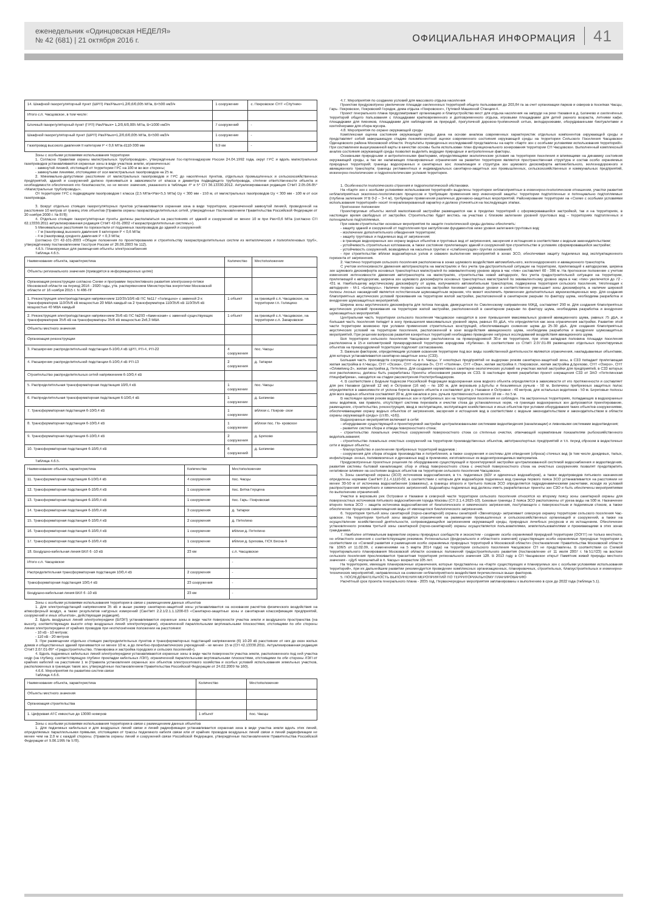еженедельник «Одинцовская НЕДЕЛЯ»
№ 42 (681) | 21 октября 2016 г.
ОФИЦИАЛЬНАЯ ИНФОРМАЦИЯ 41
| 14. Шкафной газорегуляторный пункт (ШРП) Рвх/Рвых=1,2/0,6/0,005 МПа, В<500 нм3/ч | 1 сооружение | с. Покровское СНТ «Спутник» |
| Итого с.п. Часцовское, в том числе: | | |
| Блочный газорегуляторный пункт (ГРП) Рвх/Рвых= 1,2/0,6/0,005 МПа, В<1000 нм3/ч | 7 сооружений | - |
| Шкафной газорегуляторный пункт (ШРП) Рвх/Рвых=1,2/0,6/0,005 МПа, В<500 нм3/ч | 1 сооружение | - |
| Газопровод высокого давления II категории Р < 0,6 МПа d110-300 мм | 9,9 км | - |
Зоны с особыми условиями использования территории
1. Согласно Правилам охраны магистральных трубопроводов», утверждённым Гос-гортехнадзором России 24.04.1992 года, округ ГРС и вдоль магистральных газопроводов устанавливаются охранные зоны в виде участков земли, ограниченных:
- замкнутой линией, отстоящей от территории ГРС на 100 м во все стороны;
- замкнутыми линиями, отстоящими от оси магистральных газопроводов на 25 м.
2. Минимально-допустимое расстояние от магистральных газопроводов и ГРС до населённых пунктов, отдельных промышленных и сельскохозяйственных предприятий, зданий и сооружений должно приниматься в зависимости от класса и диаметра подводящего трубопровода, степени ответственности объекта и необходимости обеспечения его безопасности, но не менее значения, указанного в таблицах 4* и 5* СП 36.13330.2012. Актуализированная редакция СНиП 2.05.06-85* «Магистральные трубопроводы».
От территории ГРС с подводящим газопроводом I класса (2,5 МПа<Рвх<5,5 МПа) Dy < 300 мм - 150 м, от магистральных газопроводов Dy < 300 мм - 100 м от оси газопровода.
3. Вокруг отдельно стоящих газорегуляторных пунктов устанавливается охранная зона в виде территории, ограниченной замкнутой линией, проведенной на расстоянии 10 метров от границ этих объектов (Правила охраны газораспределительных сетей, утверждённые Постановлением Правительства Российской Федерации от 20 ноября 2000 г. № 878);
4. Отдельно стоящие газорегуляторные пункты должны располагаться на расстояниях от зданий и сооружений не менее 10 м при Рвх<0,6 МПа (согласно СП 62.13330.2011 актуализированная редакция СНиП 42-01-2002 «Газораспределительные системы»).
5 Минимальные расстояния по горизонтали от подземных газопроводов до зданий и сооружений:
- 7 м (газопровод высокого давления II категории Р < 0,6 МПа;
- 4 м (газопровод среднего давления Р < 0,3 МПа;
(согласно СП 42-101-2003 «Общие положения по проектированию и строительству газораспределительных систем из металлических и полиэтиленовых труб», утверждённому постановлением Госстроя России от 26.06.2003 № 112).
4.6.5. Планируемые для размещения объекты электроснабжения
Таблица 4.6.5.
| Наименование объекта, характеристика | Количество | Местоположение |
| --- | --- | --- |
| Объекты регионального значения (приводятся в информационных целях) | | |
| Организация реконструкции согласно Схеме и программе перспективного развития электроэнер-гетики Московской области на период 2016 - 2020 годы, утв. распоряжением Министерства энергетики Московской области от 16 ноября 2015 г. N 486-ПГ | | |
| 1. Реконструкция электроподстанции напряжением 110/35/10/6 кВ ПС №117 «Голицыно» с заменой 2-х трансформаторов 110/35/6 кВ мощностью 20 МВА каждый на 2 трансформатора 110/35/6 кВ 110/35/6 кВ мощностью 40 МВА каждый | 1 объект | за границей с.п. Часцовское, на территории г.п. Голицино |
| 2. Реконструкция электроподстанции напряжением 35/6 кВ ПС №293 «Каменская» с заменой существующих трансформаторов 35/6 кВ на трансформаторы 35/6 кВ мощностью 2х6,3 МВА | 1 объект | за границей с.п. Часцовское, на территории с.п. Захаровское |
| Объекты местного значения | | |
| Организация реконструкции | | |
| 3. Расширение распределительной подстанции 6-10/0,4 кВ ЦРП, РП-4, РП-22 | 4 сооружения | пос. Часцы |
| 4. Расширение распределительной подстанции 6-10/0,4 кВ РП-13 | 2 сооружения | д. Татарки |
| Строительство распределительных сетей напряжением 6-10/0,4 кВ | | |
| 5. Распределительная трансформаторная подстанция 10/0,4 кВ | 1 сооружение | пос. Часцы |
| 6. Распределительная трансформаторная подстанция 6-10/0,4 кВ | 1 сооружение | д. Богачево |
| 7. Трансформаторная подстанция 6-10/0,4 кВ | 1 сооружение | вблизи с. Покров- ское |
| 8. Трансформаторная подстанция 6-10/0,4 кВ | 1 сооружение | вблизи пос. По- кровское |
| 9. Трансформаторная подстанция 6-10/0,4 кВ | 2 сооружения | д. Брехово |
| 10. Трансформаторная подстанция 6-10/0,4 кВ | 6 сооружений | д. Богачево |
Таблица 4.6.5.
| Наименование объекта, характеристика | Количество | Местоположение |
| --- | --- | --- |
| 11. Трансформаторная подстанция 6-10/0,4 кВ | 4 сооружения | пос. Часцы |
| 12. Трансформаторная подстанция 6-10/0,4 кВ | 1 сооружение | пос. Ветка Герцена |
| 13. Трансформаторная подстанция 6-10/0,4 кВ | 1 сооружение | пос. Гарь- Покровская |
| 14. Трансформаторная подстанция 6-10/0,4 кВ | 3 сооружения | д. Татарки |
| 15. Трансформаторная подстанция 6-10/0,4 кВ | 2 сооружения | д. Петелино |
| 16. Трансформаторная подстанция 6-10/0,4 кВ | 1 сооружение | вблизи д. Петелино |
| 17. Трансформаторная подстанция 6-10/0,4 кВ | 1 сооружение | вблизи д. Брехова, ПСК Весна-9 |
| 18. Воздушно-кабельная линия ВКЛ 6 -10 кВ | 23 км | с.п. Часцовское |
| Итого с.п. Часцовское | | - |
| Распределительная трансформаторная подстанция 10/0,4 кВ | 2 сооружения | - |
| Трансформаторная подстанция 10/0,4 кВ | 23 сооружения | - |
| Воздушно-кабельная линия ВКЛ 6 -10 кВ | 23 км | - |
Зоны с особыми условиями использования территории в связи с размещением данных объектов
1. Для электроподстанций напряжением 35 кВ и выше размер санитарно-защитной зоны устанавливается на основании расчётов физического воздействия на атмосферный воздух, а также результатов натурных измерений (СанПиН 2.2.1/2.1.1.1200-03 «Санитарно-защитные зоны и санитарная классификация предприятий, сооружений и иных объектов», действующая редакция).
2. Вдоль воздушных линий электропередачи (ВЛЭП) устанавливаются охранные зоны в виде части поверхности участка земли и воздушного пространства (на высоту, соответствующую высоте опор воздушных линий электропередачи), ограниченной параллельными вертикальными плоскостями, отстоящими по обе стороны линии электропередачи от крайних проводов при неотклонённом положении на расстоянии:
- 10 кВ - 10 метров;
- 110 кВ - 20 метров
3. При размещении отдельно стоящих распределительных пунктов и трансформаторных подстанций напряжением (6) 10-20 кВ расстояние от них до окон жилых домов и общественных зданий принимается не менее 10 м, а до лечебно-профилактических учреждений - не менее 15 м (СП 42.13330.2011. Актуализированная редакция СНиП 2.07.01-89* «Градостроительство. Планировка и застройка городских и сельских поселений»).
4. Вдоль подземных кабельных линий электропередачи устанавливаются охранные зоны в виде части поверхности участка земли, расположенного под ней участка недр (на глубину, соответствующую глубине прокладки кабельных ЛЭП), ограниченной параллельными вертикальными плоскостями, отстоящими по обе стороны ЛЭП от крайних кабелей на расстоянии 1 м (Правила установления охранных зон объектов электросетевого хозяйства и особых условий использования земельных участков, расположенных в границах таких зон, утверждённые постановлением Правительства Российской Федерации от 24.02.2009 № 160).
4.6.6. Мероприятия по развитию систем связи
Таблица 4.6.6.
| Наименование объекта, характеристика | Количество | Местоположение |
| --- | --- | --- |
| Объекты местного значения | | |
| Организация строительства | | |
| 1. Цифровая АТС емкостью до 13000 номеров | 1 объект | пос. Часцы |
Зоны с особыми условиями использования территории в связи с размещением данных объектов
1. Для подземных кабельных и для воздушных линий связи и линий радиофикации устанавливается охранная зона в виде участка земли вдоль этих линий, определяемых параллельными прямыми, отстоящими от трассы подземного кабеля связи или от крайних проводов воздушных линий связи и линий радиофикации не менее чем на 2,0 м с каждой стороны. (Правила охраны линий и сооружений связи Российской Федерации, утверждённые постановлением Правительства Российской Федерации от 9.06.1995 № 578).
4.7. Мероприятия по созданию условий для массового отдыха населения
Проектом предусмотрено увеличение площади озелененных территорий общего пользования до 203,84 га за счет организации парков и скверов в поселках Часцы, Гарь- Покровское, Покровский Городок, дома отдыха «Покровское», Путевой Машинной Станции-4.
Проект генерального плана предусматривает организацию и благоустройство мест для отдыха населения на запруде на реке Нахавня в д. Богачево и озеленённых территорий общего пользования с площадками кратковременного и долговременного отдыха, игровыми площадками для детей разного возраста, летними кафе, площадками для пикников, площадками для наблюдения за природой, прогулочной дорожно-тропиночной сетью, велодорожками, оборудованными биотуалетами и контейнерами для сбора мусора.
4.8. Мероприятия по охране окружающей среды
Комплексная оценка состояния окружающей среды дана на основе анализа современных характеристик отдельных компонентов окружающей среды и представляет собой завершающую стадию покомпонентной оценки современного состояния окружающей среды на территории Сельского Поселения Часцовское Одинцовского района Московской области. Результаты проведенных исследований представлены на карте «Карте зон с особыми условиями использования территорий». При составлении вышеуказанной карты в качестве основы была использован план функционального зонирования территории СП Часцовское. Выполненный комплексный анализ состояния окружающей среды позволил выделить ведущие природные и антропогенные факторы.
Основными природными и антропогенными факторами, определяющими экологические условия на территории поселения и влияющими на динамику состояния окружающей среды, а так же налагающих планировочные ограничения на развитие территории являются пространственная структура и состав особо охраняемых природных территорий; границы водоохранных и санитарных зон; локализация и структура зон шумового дискомфорта автомобильного, железнодорожного и авиационного транспорта; границы регламентных и индивидуальных санитарно-защитных зон промышленных, сельскохозяйственных и коммунальных предприятий, инженерно-геологические и гидрогеологические условия территории.
1. Особенности геологического строения и гидрогеологической обстановки.
На «Карте зон с особыми условиями использования территорий» выделены территории неблагоприятные в инженерно-геологическом отношении, участки развития неблагоприятных экзогенно-геологических процессов и требующие применения мер инженерной защиты: территории подтопленные и потенциально подтопляемые (глубина залегания УГВ 0-2 – 3-4 м), требующие применения различных дренажно-защитных мероприятий. Районирование территории на «Схеме с особыми условиями использования территорий» носит генерализированный характер и должно уточняться на последующих этапах.
Прогнозное положение
Проектируемые объекты жилой малоэтажной застройки размещаются как в пределах территорий с сформировавшейся застройкой, так и на территориях, в настоящее время свободных от застройки. Строительство будет вестись на участках с близким залегание уровней грунтовых вод – территориях подтопленных и потенциально подтопляемых.
При новом строительстве основные мероприятия по защите геологической среды должны обеспечить:
- защиту зданий и сооружений от подтопления при заглублении фундаментов ниже уровня залегания грунтовых вод;
- исключение дополнительного обводнения территории;
- защиту грунтовых и подземных вод от загрязнения;
- в границах водоохранных зон охрану водных объектов и грунтовых вод от загрязнения, засорения и истощения в соответствии с водным законодательством;
- устойчивость строительных котлованов, а также состояние прилегающих зданий и сооружений при строительстве в условиях сформировавшейся застройки;
- устойчивость сооружений, возводимых на насыпных грунтах и «слабонесущих» грунтах оснований;
- при строительстве вблизи водозаборных узлов и скважин выполнение мероприятий в зонах ЗСО, обеспечивая защиту подземных вод эксплуатационного горизонта от загрязнения.
2. Частично территория сельского поселения расположена в зонах шумового воздействия автомобильного, железнодорожного и авиационного транспорта.
С учетом интенсивности движения автотранспорта на магистралях и без учета гра-достроительной ситуации на территории, прилегающей к автодорогам, ширина зон шумового дискомфорта основных транспортных магистралей по эквивалентному уровню звука в час «пик» составляет 60 - 386 м. На прогнозное положение с учетом изменения интенсивности движения автотранспорта на магистралях, строительства новой автодороги, без учета градостроительной ситуации на территории, прилегающей к автодорогам, ширина зон шумового дискомфорта основных транспортных магистралей по эквивалентному уровню звука в час «пик» увеличится до 72 - 431 м. Наибольшему акустическому дискомфорту от шума, излучаемого автомобильным транспортом, подвержена территория сельского поселения, тяготеющая к автодороге - М-1 «Беларусь». Наличие первого эшелона застройки понижает шумовые уровни и соответственно уменьшает зоны дискомфорта, а наличие широкой полосы лесных насаждений является естественным шумозащитным экраном, что может исключить применение дополнительных звукоизоляционных мер. Для создания благоприятных акустических условий проживания на территории жилой застройки, расположенной в санитарном разрыве по фактору шума, необходима разработка и внедрение шумозащитных мероприятий.
Ширина зоны акустического дискомфорта для потока поездов, движущегося по Смоленскому направлению МЖД, составляет 290 м. Для создания благоприятных акустических условий проживания на территории жилой застройки, расположенной в санитарном разрыве по фактору шума, необходима разработка и внедрение шумозащитных мероприятий.
Центральная часть территории сельского поселения Часцовское находится в зоне превышения максимальных уровней авиационного шума, равных 75 дБА, и большая часть поселения попадет в зону превышения максимальных уровней звука, равных 65 дБА, что определяется как зона ограничения застройки. Развитие этой части территории возможно при условии применения строительных конструкций, обеспечивающих снижение шума до 25-30 дБА. Для создания благоприятных акустических условий на территории поселения, расположенной в зоне воздействия авиационного шума, необходима разработка и внедрение шумозащитных мероприятий. При решении вопросов развития конкретных территорий необходимо проведение натурных исследований воздействия авиационного шума.
Вся территории сельского поселения Часцовское расположена на приаэродромной 30-и км территории, при этом западная половина площади поселения расположена в 15-и километровой приаэродромной территории аэродрома «Кубинка». В соответствии со СНиП 2.07.01-89 размещение отдельных проектируемых объектов на приаэродромной территории подлежит согласованию.
3. Важным фактором, определяющим условия освоения территории под все виды хозяйственной деятельности являются ограничения, накладываемые объектами, для которых устанавливаются санитарно-защитные зоны (СЗЗ).
Большая часть производств сосредоточены в п. Часцы. У некоторых предприятий не выдержан режим санитарно-защитной зоны, в СЗЗ попадает прилегающая жилая застройка в п.Часцы, СНТ «Осока», СНТ «Березка-3», СНТ «Поляна», СНТ «Ока», жилая застройка п. Покровское, жилая застройка д.Брехово, СНТ «Озеро», СНТ «Олимпиец-2», жилая застройка д. Петелино. Для создания нормативных санитарно-экологических условий на участках жилой застройки для предприятий, в СЗЗ которых они расположены, должны быть разработаны Проекты обоснования размера их СЗЗ. В настоящее время разработан проект сокращения СЗЗ от ЗАО «Петелинская птицефабрика», находится на стадии рассмотрения Роспотребнадзором.
4. В соответствии с Водным Кодексом Российской Федерации водоохранная зона водного объекта определяется в зависимости от его протяженности и составляет для рек Нахавни (длиной 12 км) и Островни (16 км) – по 100 м, для верховьев р.Бутьбы и безымянных ручьев - 50 м. Величины прибрежных защитных полос определяются в зависимости от уклона берега водного объекта и составляют для р. Нахавни и Островни - 40 метров, для остальных водотоков - 50 м. Береговые полосы для всех водных объектов составляют 20 м, для каналов и рек- ручьев протяженностью менее 10 км – по 5 м.
В настоящее время режим водоохранных зон и прибрежных зон на территории поселения не соблюден. На застроенных территориях, попадающих в водоохранные зоны водоёмов, как правило, отсутствует система перехвата и очистки стока до установленных норм, «в границах водоохранных зон допускаются проектирование, размещение, строительство, реконструкция, ввод в эксплуатацию, эксплуатация хозяйственных и иных объектов при условии оборудования таких объектов сооружениями, обеспечивающими охрану водных объектов от загрязнения, засорения и истощения вод в соответствии с водным законодательством и законодательством в области охраны окружающей среды» (ст.65, ч16)).
Водоохранные мероприятия включают в себя:
- оборудование существующей и проектируемой застройки централизованными системами водоотведения (канализации) и ливневыми системами водоотведения;
- развитие систем сбора и отвода поверхностного стока;
- строительство локальных очистных сооружений поверхностного стока со степенью очистки, отвечающей нормативным показателям рыбохозяйственного водопользования;
- строительство локальных очистных сооружений на территории производственных объектов, автотранспортных предприятий и т.п. перед сбросом в водосточные сети и водные объекты;
- благоустройство и озеленение прибрежных территорий водоемов ;
- сооружения для сбора отходов производства и потребления, а также сооружения и системы для отведения (сброса) сточных вод (в том числе дождевых, талых, инфильтраци- онных, поливомоечных и дренажных вод) в приемники, изготовленные из водонепроницаемых материалов.
Предусмотренные проектные решения по оборудованию существующей и проектируемой застройки централизованной системой водоснабжения и водоотведения, развития системы бытовой канализации; сбор и отвод поверхностного стока с очисткой поверхностного стока на очистных сооружениях позволят предотвратить негативное влияние на состояние водных объектов на территории сельского поселения Часцовское.
5. Зоны санитарной охраны (ЗСО) источников водоснабжения, в т.ч. подземных (ВЗУ и одиночных водозаборов), а также водопроводов питьевого назначения определены нормами СанПиН 2.1.4.1110-02, в соответствии с которым для водозаборов подземных вод граница первого пояса ЗСО устанавливается на расстоянии не менее 30-50 м от источника водоснабжения (скважины), а границы второго и третьего поясов ЗСО определяется гидродинамическими расчетами, исходя из условий распространения микробного и химического загрязнений. Водозаборы подземных вод должны иметь разработанные проекты зон СЗО и быть обеспечены мероприятиями по выполнению ограничений.
Участки в верховьях рек Островни и Нахавни в северной части территории сельского поселения относятся ко второму поясу зоны санитарной охраны для поверхностных источников питьевого водоснабжения города Москвы (СП 2.1.4.2625-10). Боковые границы 2 пояса ЗСО расположены от уреза воды на 500 м. Назначение второго пояса ЗСО – защита источника водоснабжения от биологического и химического загрязнения, поступающего с поверхностным и подземным стоком, а также обеспечение процессов самоочищения воды от имеющегося биологического загрязнения.
6. Территория третьей зоны санитарной (горно-санитарной) охраны санаторий «Звенигород» затрагивает северную окраину территории сельского поселения Час- цовское. На территории третьей зоны вводятся ограничения на размещение промышленных и сельскохозяйственных организаций и сооружений, а также на осуществление хозяйственной деятельности, сопровождающейся загрязнением окружающей среды, природных лечебных ресурсов и их истощением. Обеспечение установленного режима третьей зоны санитарной (горно-санитарной) охраны осуществляется пользователями, землепользователями и проживающими в этих зонах гражданами.
7. Наиболее оптимальным вариантом охраны природных сообществ и экосистем - создание особо охраняемой природной территории (ООПТ) не только местного, но областного значения с соответствующим режимом. Региональных (федерального и областного значения) существующие особо охраняемые природные территории в соответствии со «Схемой развития и размещения особо охраняемых природных территорий в Московской области» (постановление Правительства Московской области № 106/5 от 11.02.09, с изменениями на 5 марта 2014 года) на территории сельского поселения Часцовское СП не представлены. В соответствии со Схемой территориального планирования Московской области основных положений градостроительного развития (постановление от 11 июля 2007 г. №517/23) на востоке сельского поселения прослеживается транзитная территория регионального значения 128. В 2013 году в СП Часцовское открыт Памятник живой природы местного значения - «Дуб черешчатый в п. Часцы» возрастом 105 лет.
На территориях, имеющих планировочные ограничения, которые представлены на «Карте существующих и планируемых зон с особыми условиями использования территорий», при их дальнейшем развитии рекомендуется проведение комплексных организационных, планировочных, строительных, благоустроительных и инженерно-технических мероприятий, направленных на снижение неблагоприятного воздействия перечисленных выше факторов.
5. ПОСЛЕДОВАТЕЛЬНОСТЬ ВЫПОЛНЕНИЯ МЕРОПРИЯТИЙ ПО ТЕРРИТОРИАЛЬНОМУ ПЛАНИРОВАНИЮ
Расчётный срок проекта генерального плана - 2035 год. Первоочередные мероприятия запланированы к выполнению в срок до 2022 года (таблица 5.1).